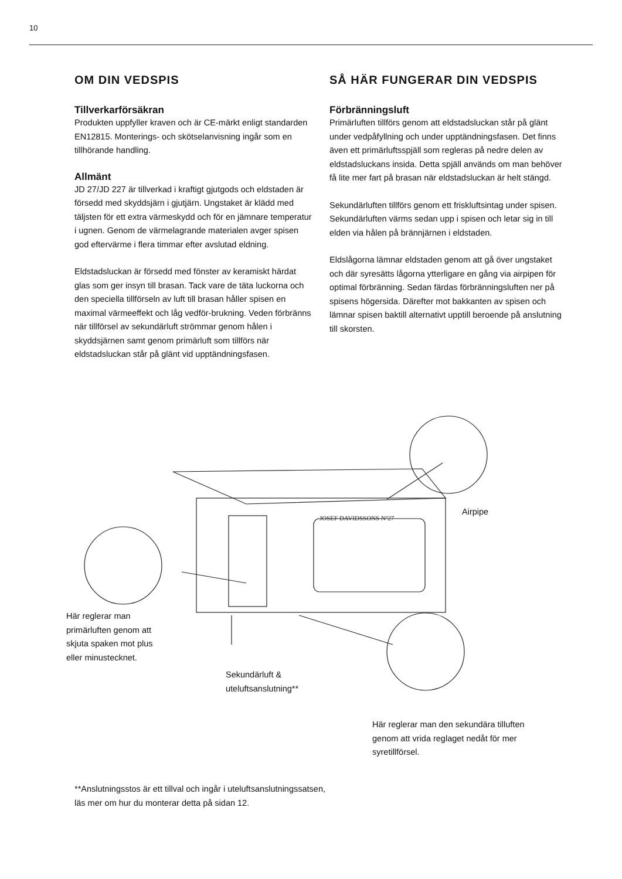10
OM DIN VEDSPIS
Tillverkarförsäkran
Produkten uppfyller kraven och är CE-märkt enligt standarden EN12815. Monterings- och skötselanvisning ingår som en tillhörande handling.
Allmänt
JD 27/JD 227 är tillverkad i kraftigt gjutgods och eldstaden är försedd med skyddsjärn i gjutjärn. Ungstaket är klädd med täljsten för ett extra värmeskydd och för en jämnare temperatur i ugnen. Genom de värmelagrande materialen avger spisen god eftervärme i flera timmar efter avslutad eldning.
Eldstadsluckan är försedd med fönster av keramiskt härdat glas som ger insyn till brasan. Tack vare de täta luckorna och den speciella tillförseln av luft till brasan håller spisen en maximal värmeeffekt och låg vedför-brukning. Veden förbränns när tillförsel av sekundärluft strömmar genom hålen i skyddsjärnen samt genom primärluft som tillförs när eldstadsluckan står på glänt vid upptändningsfasen.
SÅ HÄR FUNGERAR DIN VEDSPIS
Förbränningsluft
Primärluften tillförs genom att eldstadsluckan står på glänt under vedpåfyllning och under upptändningsfasen. Det finns även ett primärluftsspjäll som regleras på nedre delen av eldstadsluckans insida. Detta spjäll används om man behöver få lite mer fart på brasan när eldstadsluckan är helt stängd.
Sekundärluften tillförs genom ett friskluftsintag under spisen. Sekundärluften värms sedan upp i spisen och letar sig in till elden via hålen på brännjärnen i eldstaden.
Eldslågorna lämnar eldstaden genom att gå över ungstaket och där syresätts lågorna ytterligare en gång via airpipen för optimal förbränning. Sedan färdas förbränningsluften ner på spisens högersida. Därefter mot bakkanten av spisen och lämnar spisen baktill alternativt upptill beroende på anslutning till skorsten.
JOSEF DAVIDSSONS Nº27
Airpipe
Här reglerar man
primärluften genom att
skjuta spaken mot plus
eller minustecknet.
Sekundärluft &
uteluftsanslutning**
Här reglerar man den sekundära tilluften
genom att vrida reglaget nedåt för mer
syretillförsel.
**Anslutningsstos är ett tillval och ingår i uteluftsanslutningssatsen,
läs mer om hur du monterar detta på sidan 12.